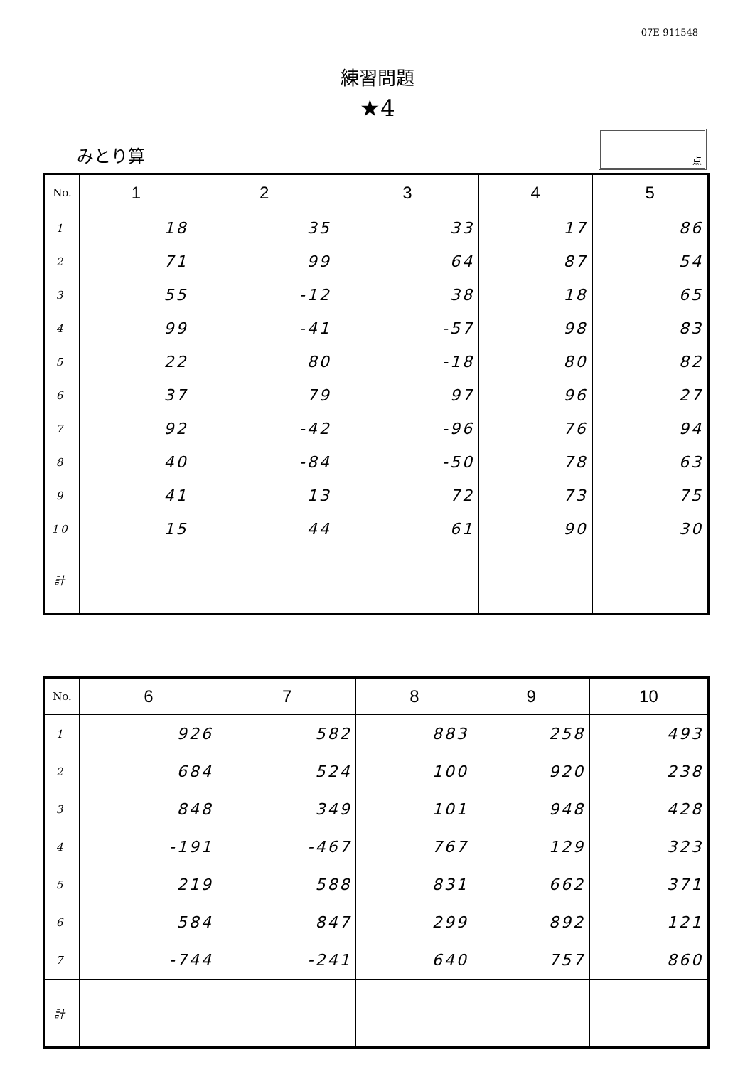07E-911548
練習問題
★4
みとり算
点
| No. | 1 | 2 | 3 | 4 | 5 |
| --- | --- | --- | --- | --- | --- |
| 1 | 18 | 35 | 33 | 17 | 86 |
| 2 | 71 | 99 | 64 | 87 | 54 |
| 3 | 55 | -12 | 38 | 18 | 65 |
| 4 | 99 | -41 | -57 | 98 | 83 |
| 5 | 22 | 80 | -18 | 80 | 82 |
| 6 | 37 | 79 | 97 | 96 | 27 |
| 7 | 92 | -42 | -96 | 76 | 94 |
| 8 | 40 | -84 | -50 | 78 | 63 |
| 9 | 41 | 13 | 72 | 73 | 75 |
| 10 | 15 | 44 | 61 | 90 | 30 |
| 計 | | | | | |
| No. | 6 | 7 | 8 | 9 | 10 |
| --- | --- | --- | --- | --- | --- |
| 1 | 926 | 582 | 883 | 258 | 493 |
| 2 | 684 | 524 | 100 | 920 | 238 |
| 3 | 848 | 349 | 101 | 948 | 428 |
| 4 | -191 | -467 | 767 | 129 | 323 |
| 5 | 219 | 588 | 831 | 662 | 371 |
| 6 | 584 | 847 | 299 | 892 | 121 |
| 7 | -744 | -241 | 640 | 757 | 860 |
| 計 | | | | | |